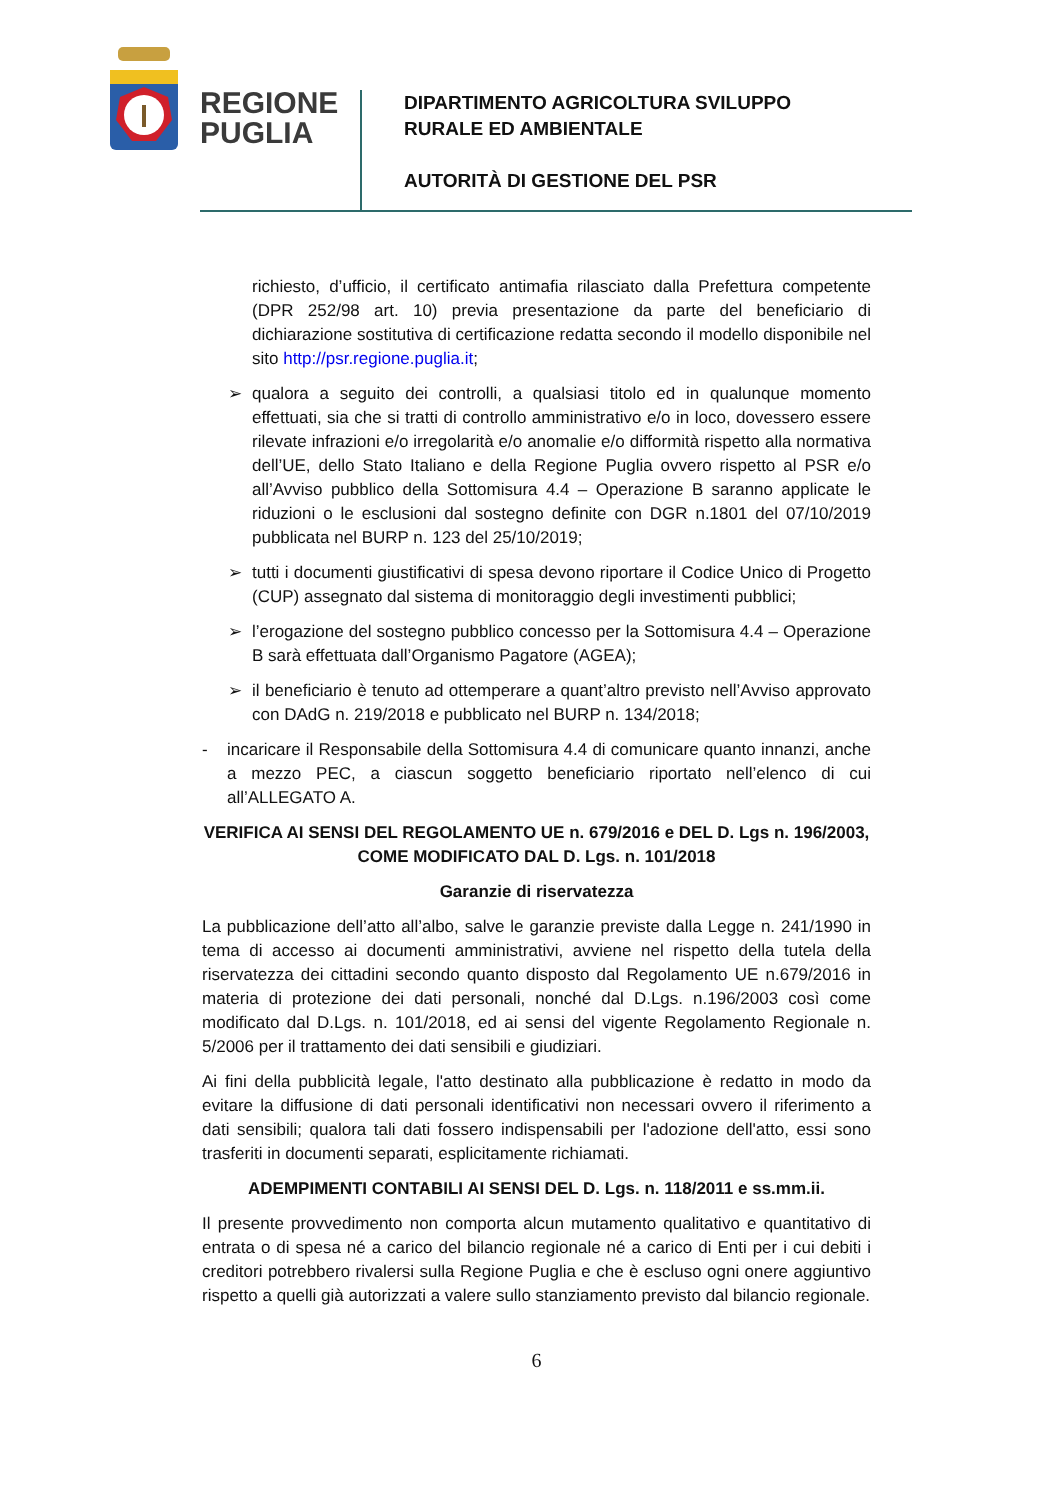REGIONE
PUGLIA
DIPARTIMENTO AGRICOLTURA SVILUPPO
RURALE ED AMBIENTALE
AUTORITÀ DI GESTIONE DEL PSR
richiesto, d’ufficio, il certificato antimafia rilasciato dalla Prefettura competente (DPR 252/98 art. 10) previa presentazione da parte del beneficiario di dichiarazione sostitutiva di certificazione redatta secondo il modello disponibile nel sito http://psr.regione.puglia.it;
➢ qualora a seguito dei controlli, a qualsiasi titolo ed in qualunque momento effettuati, sia che si tratti di controllo amministrativo e/o in loco, dovessero essere rilevate infrazioni e/o irregolarità e/o anomalie e/o difformità rispetto alla normativa dell’UE, dello Stato Italiano e della Regione Puglia ovvero rispetto al PSR e/o all’Avviso pubblico della Sottomisura 4.4 – Operazione B saranno applicate le riduzioni o le esclusioni dal sostegno definite con DGR n.1801 del 07/10/2019 pubblicata nel BURP n. 123 del 25/10/2019;
➢ tutti i documenti giustificativi di spesa devono riportare il Codice Unico di Progetto (CUP) assegnato dal sistema di monitoraggio degli investimenti pubblici;
➢ l’erogazione del sostegno pubblico concesso per la Sottomisura 4.4 – Operazione B sarà effettuata dall’Organismo Pagatore (AGEA);
➢ il beneficiario è tenuto ad ottemperare a quant’altro previsto nell’Avviso approvato con DAdG n. 219/2018 e pubblicato nel BURP n. 134/2018;
- incaricare il Responsabile della Sottomisura 4.4 di comunicare quanto innanzi, anche a mezzo PEC, a ciascun soggetto beneficiario riportato nell’elenco di cui all’ALLEGATO A.
VERIFICA AI SENSI DEL REGOLAMENTO UE n. 679/2016 e DEL D. Lgs n. 196/2003, COME MODIFICATO DAL D. Lgs. n. 101/2018
Garanzie di riservatezza
La pubblicazione dell’atto all’albo, salve le garanzie previste dalla Legge n. 241/1990 in tema di accesso ai documenti amministrativi, avviene nel rispetto della tutela della riservatezza dei cittadini secondo quanto disposto dal Regolamento UE n.679/2016 in materia di protezione dei dati personali, nonché dal D.Lgs. n.196/2003 così come modificato dal D.Lgs. n. 101/2018, ed ai sensi del vigente Regolamento Regionale n. 5/2006 per il trattamento dei dati sensibili e giudiziari.
Ai fini della pubblicità legale, l'atto destinato alla pubblicazione è redatto in modo da evitare la diffusione di dati personali identificativi non necessari ovvero il riferimento a dati sensibili; qualora tali dati fossero indispensabili per l'adozione dell'atto, essi sono trasferiti in documenti separati, esplicitamente richiamati.
ADEMPIMENTI CONTABILI AI SENSI DEL D. Lgs. n. 118/2011 e ss.mm.ii.
Il presente provvedimento non comporta alcun mutamento qualitativo e quantitativo di entrata o di spesa né a carico del bilancio regionale né a carico di Enti per i cui debiti i creditori potrebbero rivalersi sulla Regione Puglia e che è escluso ogni onere aggiuntivo rispetto a quelli già autorizzati a valere sullo stanziamento previsto dal bilancio regionale.
6